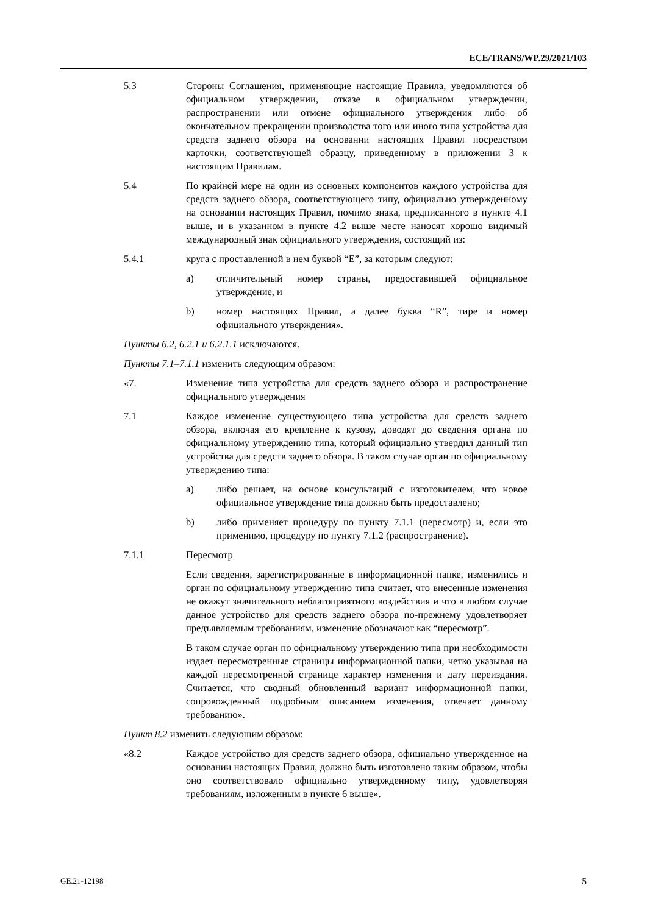ECE/TRANS/WP.29/2021/103
5.3 Стороны Соглашения, применяющие настоящие Правила, уведомляются об официальном утверждении, отказе в официальном утверждении, распространении или отмене официального утверждения либо об окончательном прекращении производства того или иного типа устройства для средств заднего обзора на основании настоящих Правил посредством карточки, соответствующей образцу, приведенному в приложении 3 к настоящим Правилам.
5.4 По крайней мере на один из основных компонентов каждого устройства для средств заднего обзора, соответствующего типу, официально утвержденному на основании настоящих Правил, помимо знака, предписанного в пункте 4.1 выше, и в указанном в пункте 4.2 выше месте наносят хорошо видимый международный знак официального утверждения, состоящий из:
5.4.1 круга с проставленной в нем буквой “E”, за которым следуют:
a) отличительный номер страны, предоставившей официальное утверждение, и
b) номер настоящих Правил, а далее буква “R”, тире и номер официального утверждения».
Пункты 6.2, 6.2.1 и 6.2.1.1 исключаются.
Пункты 7.1–7.1.1 изменить следующим образом:
«7. Изменение типа устройства для средств заднего обзора и распространение официального утверждения
7.1 Каждое изменение существующего типа устройства для средств заднего обзора, включая его крепление к кузову, доводят до сведения органа по официальному утверждению типа, который официально утвердил данный тип устройства для средств заднего обзора. В таком случае орган по официальному утверждению типа:
a) либо решает, на основе консультаций с изготовителем, что новое официальное утверждение типа должно быть предоставлено;
b) либо применяет процедуру по пункту 7.1.1 (пересмотр) и, если это применимо, процедуру по пункту 7.1.2 (распространение).
7.1.1 Пересмотр
Если сведения, зарегистрированные в информационной папке, изменились и орган по официальному утверждению типа считает, что внесенные изменения не окажут значительного неблагоприятного воздействия и что в любом случае данное устройство для средств заднего обзора по-прежнему удовлетворяет предъявляемым требованиям, изменение обозначают как “пересмотр”.
В таком случае орган по официальному утверждению типа при необходимости издает пересмотренные страницы информационной папки, четко указывая на каждой пересмотренной странице характер изменения и дату переиздания. Считается, что сводный обновленный вариант информационной папки, сопровожденный подробным описанием изменения, отвечает данному требованию».
Пункт 8.2 изменить следующим образом:
«8.2 Каждое устройство для средств заднего обзора, официально утвержденное на основании настоящих Правил, должно быть изготовлено таким образом, чтобы оно соответствовало официально утвержденному типу, удовлетворяя требованиям, изложенным в пункте 6 выше».
GE.21-12198 5